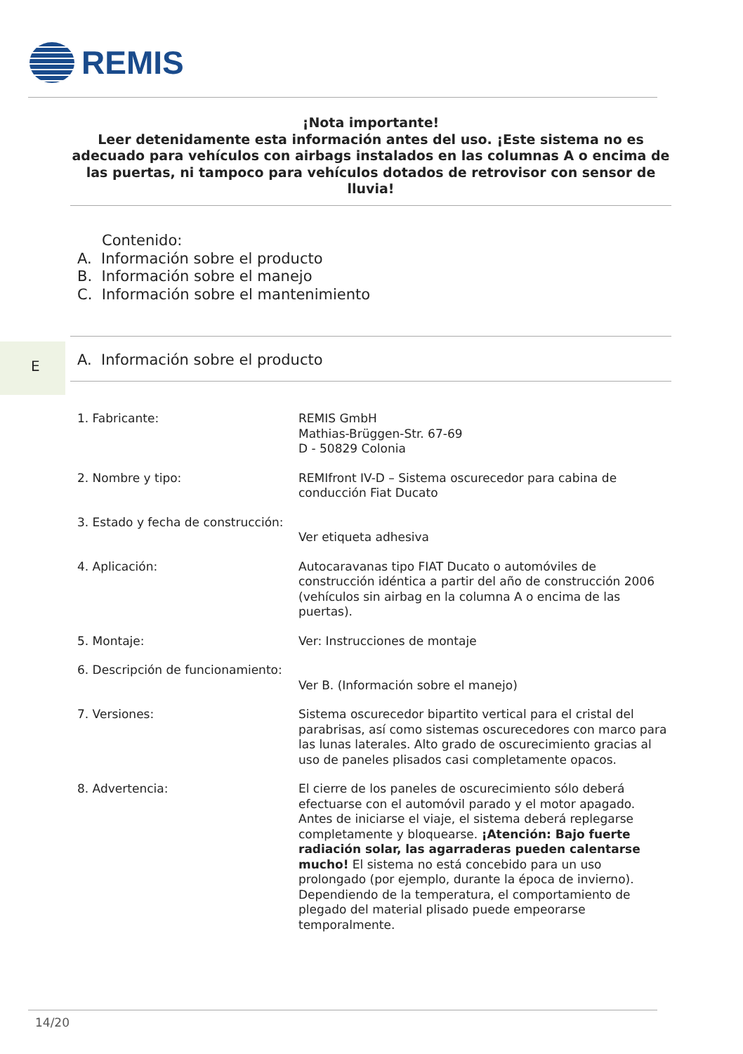REMIS
¡Nota importante!
Leer detenidamente esta información antes del uso. ¡Este sistema no es adecuado para vehículos con airbags instalados en las columnas A o encima de las puertas, ni tampoco para vehículos dotados de retrovisor con sensor de lluvia!
Contenido:
A. Información sobre el producto
B. Información sobre el manejo
C. Información sobre el mantenimiento
E
A. Información sobre el producto
| 1. Fabricante: | REMIS GmbH Mathias-Brüggen-Str. 67-69 D - 50829 Colonia |
| 2. Nombre y tipo: | REMIfront IV-D – Sistema oscurecedor para cabina de conducción Fiat Ducato |
| 3. Estado y fecha de construcción: | Ver etiqueta adhesiva |
| 4. Aplicación: | Autocaravanas tipo FIAT Ducato o automóviles de construcción idéntica a partir del año de construcción 2006 (vehículos sin airbag en la columna A o encima de las puertas). |
| 5. Montaje: | Ver: Instrucciones de montaje |
| 6. Descripción de funcionamiento: | Ver B. (Información sobre el manejo) |
| 7. Versiones: | Sistema oscurecedor bipartito vertical para el cristal del parabrisas, así como sistemas oscurecedores con marco para las lunas laterales. Alto grado de oscurecimiento gracias al uso de paneles plisados casi completamente opacos. |
| 8. Advertencia: | El cierre de los paneles de oscurecimiento sólo deberá efectuarse con el automóvil parado y el motor apagado. Antes de iniciarse el viaje, el sistema deberá replegarse completamente y bloquearse. ¡Atención: Bajo fuerte radiación solar, las agarraderas pueden calentarse mucho! El sistema no está concebido para un uso prolongado (por ejemplo, durante la época de invierno). Dependiendo de la temperatura, el comportamiento de plegado del material plisado puede empeorarse temporalmente. |
14/20